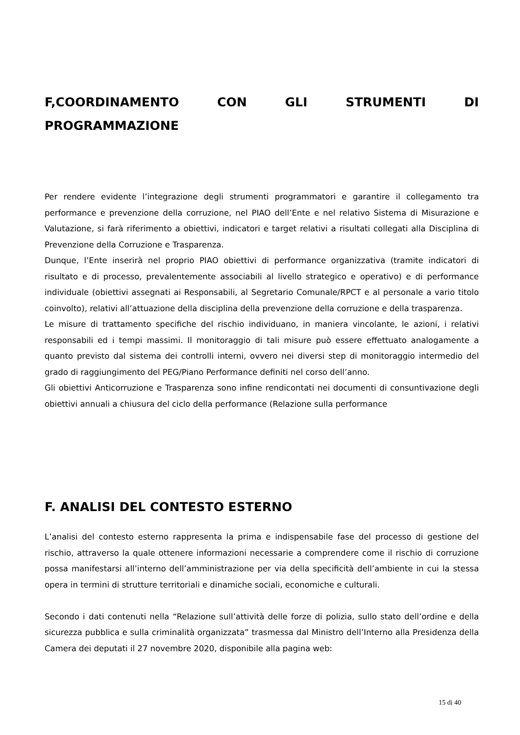F,COORDINAMENTO CON GLI STRUMENTI DI
PROGRAMMAZIONE
Per rendere evidente l’integrazione degli strumenti programmatori e garantire il collegamento tra performance e prevenzione della corruzione, nel PIAO dell’Ente e nel relativo Sistema di Misurazione e Valutazione, si farà riferimento a obiettivi, indicatori e target relativi a risultati collegati alla Disciplina di Prevenzione della Corruzione e Trasparenza.
Dunque, l’Ente inserirà nel proprio PIAO obiettivi di performance organizzativa (tramite indicatori di risultato e di processo, prevalentemente associabili al livello strategico e operativo) e di performance individuale (obiettivi assegnati ai Responsabili, al Segretario Comunale/RPCT e al personale a vario titolo coinvolto), relativi all’attuazione della disciplina della prevenzione della corruzione e della trasparenza.
Le misure di trattamento specifiche del rischio individuano, in maniera vincolante, le azioni, i relativi responsabili ed i tempi massimi. Il monitoraggio di tali misure può essere effettuato analogamente a quanto previsto dal sistema dei controlli interni, ovvero nei diversi step di monitoraggio intermedio del grado di raggiungimento del PEG/Piano Performance definiti nel corso dell’anno.
Gli obiettivi Anticorruzione e Trasparenza sono infine rendicontati nei documenti di consuntivazione degli obiettivi annuali a chiusura del ciclo della performance (Relazione sulla performance
F. ANALISI DEL CONTESTO ESTERNO
L’analisi del contesto esterno rappresenta la prima e indispensabile fase del processo di gestione del rischio, attraverso la quale ottenere informazioni necessarie a comprendere come il rischio di corruzione possa manifestarsi all’interno dell’amministrazione per via della specificità dell’ambiente in cui la stessa opera in termini di strutture territoriali e dinamiche sociali, economiche e culturali.
Secondo i dati contenuti nella “Relazione sull’attività delle forze di polizia, sullo stato dell’ordine e della sicurezza pubblica e sulla criminalità organizzata” trasmessa dal Ministro dell’Interno alla Presidenza della Camera dei deputati il 27 novembre 2020, disponibile alla pagina web:
15 di 40